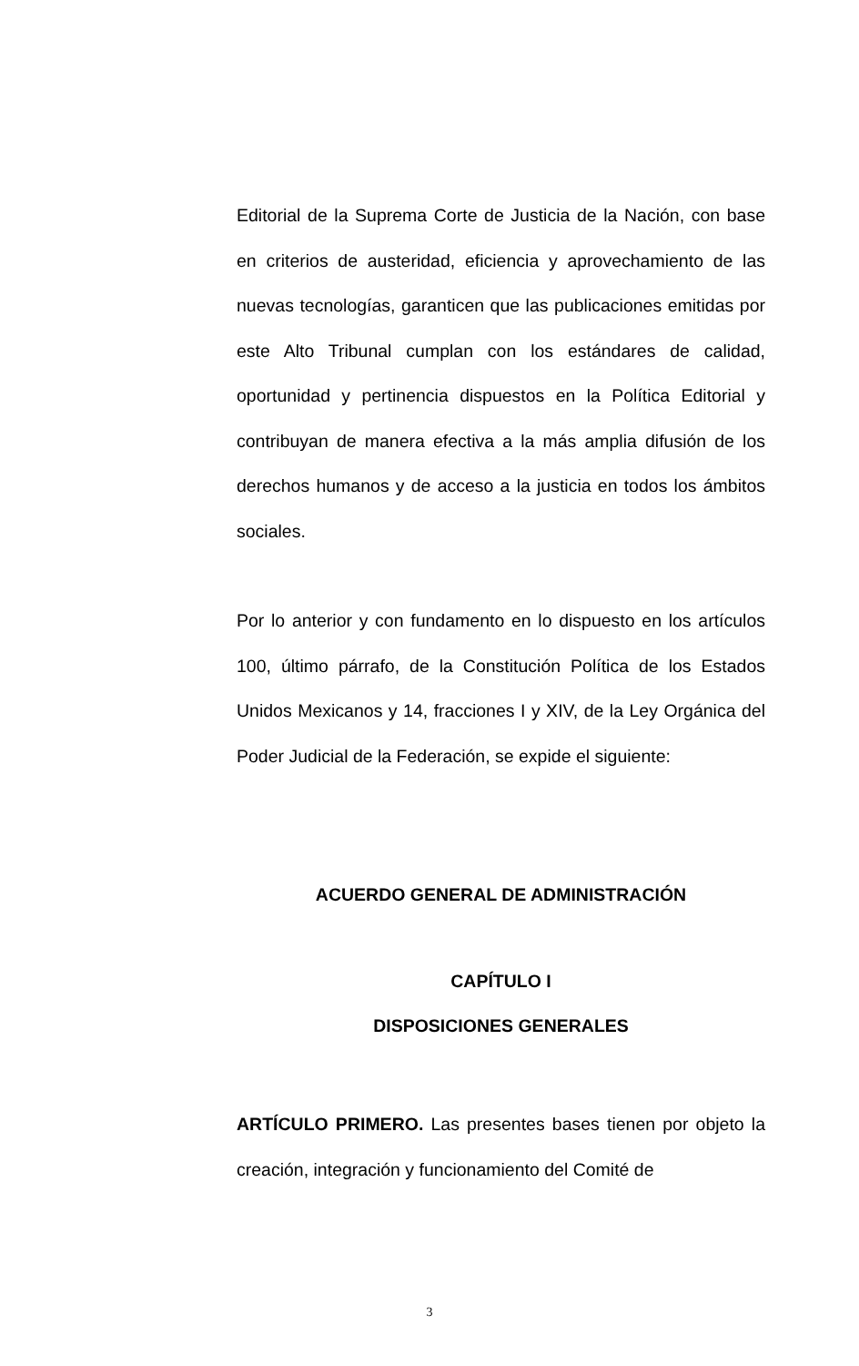Editorial de la Suprema Corte de Justicia de la Nación, con base en criterios de austeridad, eficiencia y aprovechamiento de las nuevas tecnologías, garanticen que las publicaciones emitidas por este Alto Tribunal cumplan con los estándares de calidad, oportunidad y pertinencia dispuestos en la Política Editorial y contribuyan de manera efectiva a la más amplia difusión de los derechos humanos y de acceso a la justicia en todos los ámbitos sociales.
Por lo anterior y con fundamento en lo dispuesto en los artículos 100, último párrafo, de la Constitución Política de los Estados Unidos Mexicanos y 14, fracciones I y XIV, de la Ley Orgánica del Poder Judicial de la Federación, se expide el siguiente:
ACUERDO GENERAL DE ADMINISTRACIÓN
CAPÍTULO I
DISPOSICIONES GENERALES
ARTÍCULO PRIMERO. Las presentes bases tienen por objeto la creación, integración y funcionamiento del Comité de
3